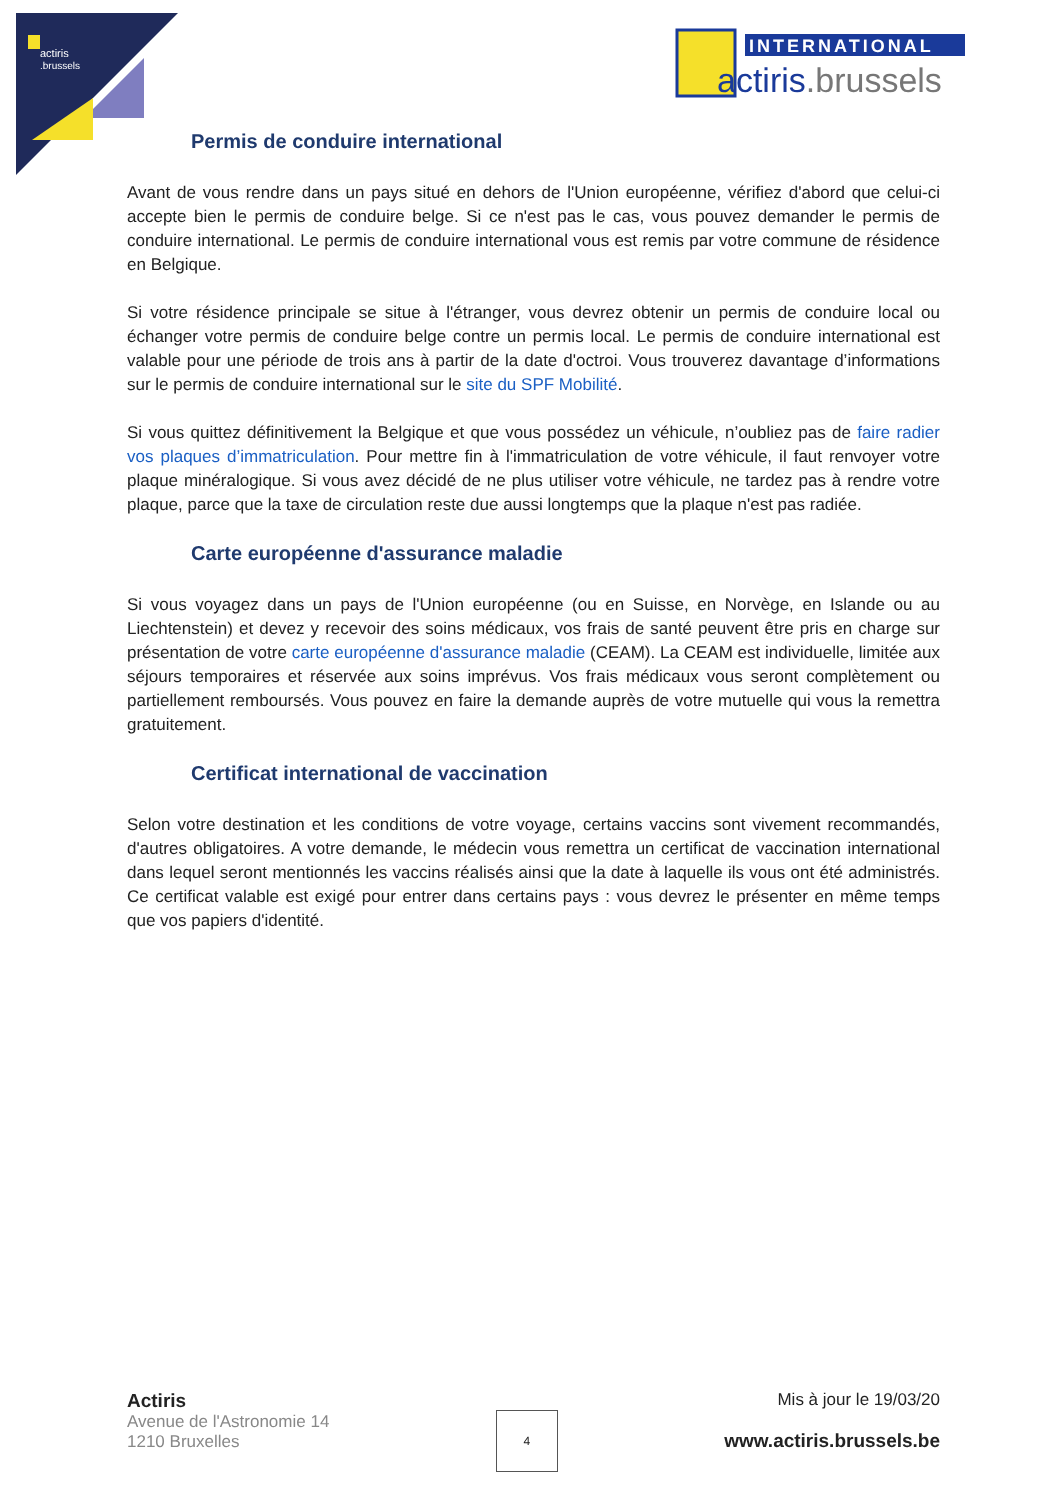actiris
.brussels
INTERNATIONAL
actiris.brussels
Permis de conduire international
Avant de vous rendre dans un pays situé en dehors de l'Union européenne, vérifiez d'abord que celui-ci accepte bien le permis de conduire belge. Si ce n'est pas le cas, vous pouvez demander le permis de conduire international. Le permis de conduire international vous est remis par votre commune de résidence en Belgique.
Si votre résidence principale se situe à l'étranger, vous devrez obtenir un permis de conduire local ou échanger votre permis de conduire belge contre un permis local. Le permis de conduire international est valable pour une période de trois ans à partir de la date d'octroi. Vous trouverez davantage d’informations sur le permis de conduire international sur le site du SPF Mobilité.
Si vous quittez définitivement la Belgique et que vous possédez un véhicule, n’oubliez pas de faire radier vos plaques d’immatriculation. Pour mettre fin à l'immatriculation de votre véhicule, il faut renvoyer votre plaque minéralogique. Si vous avez décidé de ne plus utiliser votre véhicule, ne tardez pas à rendre votre plaque, parce que la taxe de circulation reste due aussi longtemps que la plaque n'est pas radiée.
Carte européenne d'assurance maladie
Si vous voyagez dans un pays de l'Union européenne (ou en Suisse, en Norvège, en Islande ou au Liechtenstein) et devez y recevoir des soins médicaux, vos frais de santé peuvent être pris en charge sur présentation de votre carte européenne d'assurance maladie (CEAM). La CEAM est individuelle, limitée aux séjours temporaires et réservée aux soins imprévus. Vos frais médicaux vous seront complètement ou partiellement remboursés. Vous pouvez en faire la demande auprès de votre mutuelle qui vous la remettra gratuitement.
Certificat international de vaccination
Selon votre destination et les conditions de votre voyage, certains vaccins sont vivement recommandés, d'autres obligatoires. A votre demande, le médecin vous remettra un certificat de vaccination international dans lequel seront mentionnés les vaccins réalisés ainsi que la date à laquelle ils vous ont été administrés. Ce certificat valable est exigé pour entrer dans certains pays : vous devrez le présenter en même temps que vos papiers d'identité.
Actiris
Avenue de l'Astronomie 14
1210 Bruxelles
4
Mis à jour le 19/03/20
www.actiris.brussels.be